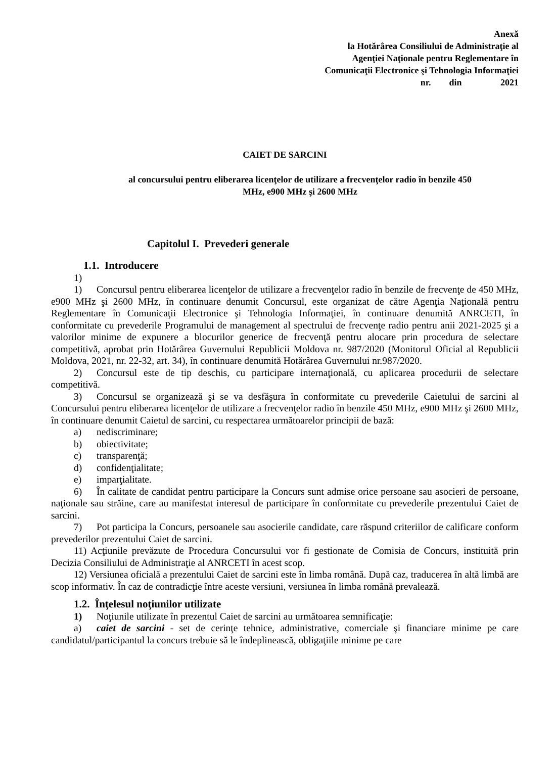Anexă
la Hotărârea Consiliului de Administraţie al
Agenţiei Naţionale pentru Reglementare în
Comunicaţii Electronice şi Tehnologia Informaţiei
nr. din 2021
CAIET DE SARCINI
al concursului pentru eliberarea licenţelor de utilizare a frecvenţelor radio în benzile 450
MHz, e900 MHz şi 2600 MHz
Capitolul I. Prevederi generale
1.1. Introducere
1)
1) Concursul pentru eliberarea licenţelor de utilizare a frecvenţelor radio în benzile de frecvenţe de 450 MHz, e900 MHz şi 2600 MHz, în continuare denumit Concursul, este organizat de către Agenţia Naţională pentru Reglementare în Comunicaţii Electronice şi Tehnologia Informaţiei, în continuare denumită ANRCETI, în conformitate cu prevederile Programului de management al spectrului de frecvenţe radio pentru anii 2021-2025 şi a valorilor minime de expunere a blocurilor generice de frecvenţă pentru alocare prin procedura de selectare competitivă, aprobat prin Hotărârea Guvernului Republicii Moldova nr. 987/2020 (Monitorul Oficial al Republicii Moldova, 2021, nr. 22-32, art. 34), în continuare denumită Hotărârea Guvernului nr.987/2020.
2) Concursul este de tip deschis, cu participare internaţională, cu aplicarea procedurii de selectare competitivă.
3) Concursul se organizează şi se va desfăşura în conformitate cu prevederile Caietului de sarcini al Concursului pentru eliberarea licenţelor de utilizare a frecvenţelor radio în benzile 450 MHz, e900 MHz şi 2600 MHz, în continuare denumit Caietul de sarcini, cu respectarea următoarelor principii de bază:
a) nediscriminare;
b) obiectivitate;
c) transparenţă;
d) confidenţialitate;
e) imparţialitate.
6) În calitate de candidat pentru participare la Concurs sunt admise orice persoane sau asocieri de persoane, naţionale sau străine, care au manifestat interesul de participare în conformitate cu prevederile prezentului Caiet de sarcini.
7) Pot participa la Concurs, persoanele sau asocierile candidate, care răspund criteriilor de calificare conform prevederilor prezentului Caiet de sarcini.
11) Acţiunile prevăzute de Procedura Concursului vor fi gestionate de Comisia de Concurs, instituită prin Decizia Consiliului de Administraţie al ANRCETI în acest scop.
12) Versiunea oficială a prezentului Caiet de sarcini este în limba română. După caz, traducerea în altă limbă are scop informativ. În caz de contradicţie între aceste versiuni, versiunea în limba română prevalează.
1.2. Înţelesul noţiunilor utilizate
1) Noţiunile utilizate în prezentul Caiet de sarcini au următoarea semnificaţie:
a) caiet de sarcini - set de cerinţe tehnice, administrative, comerciale şi financiare minime pe care candidatul/participantul la concurs trebuie să le îndeplinească, obligaţiile minime pe care